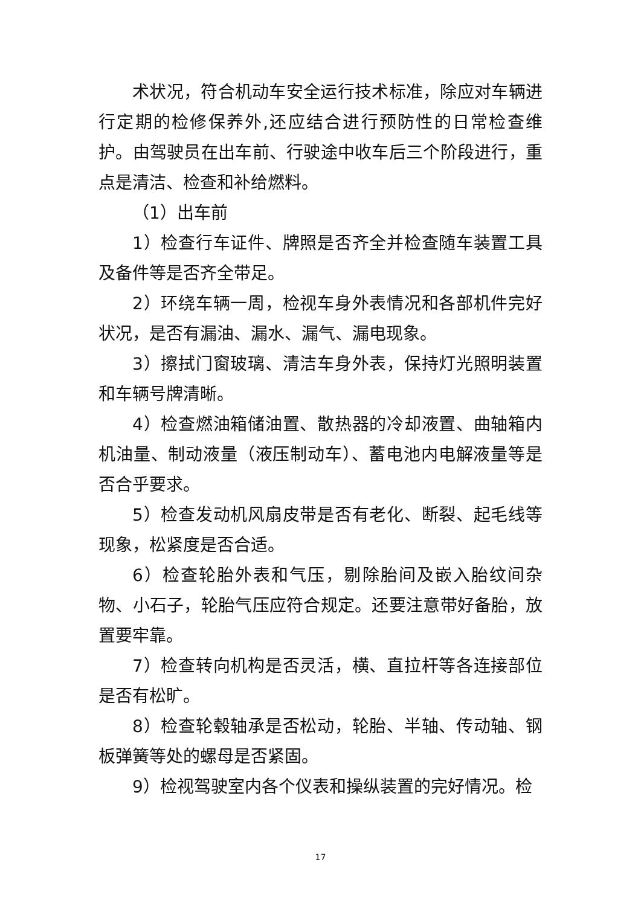术状况，符合机动车安全运行技术标准，除应对车辆进行定期的检修保养外,还应结合进行预防性的日常检查维护。由驾驶员在出车前、行驶途中收车后三个阶段进行，重点是清洁、检查和补给燃料。
（1）出车前
1）检查行车证件、牌照是否齐全并检查随车装置工具及备件等是否齐全带足。
2）环绕车辆一周，检视车身外表情况和各部机件完好状况，是否有漏油、漏水、漏气、漏电现象。
3）擦拭门窗玻璃、清洁车身外表，保持灯光照明装置和车辆号牌清晰。
4）检查燃油箱储油置、散热器的冷却液置、曲轴箱内机油量、制动液量（液压制动车）、蓄电池内电解液量等是否合乎要求。
5）检查发动机风扇皮带是否有老化、断裂、起毛线等现象，松紧度是否合适。
6）检查轮胎外表和气压，剔除胎间及嵌入胎纹间杂物、小石子，轮胎气压应符合规定。还要注意带好备胎，放置要牢靠。
7）检查转向机构是否灵活，横、直拉杆等各连接部位是否有松旷。
8）检查轮毂轴承是否松动，轮胎、半轴、传动轴、钢板弹簧等处的螺母是否紧固。
9）检视驾驶室内各个仪表和操纵装置的完好情况。检
17